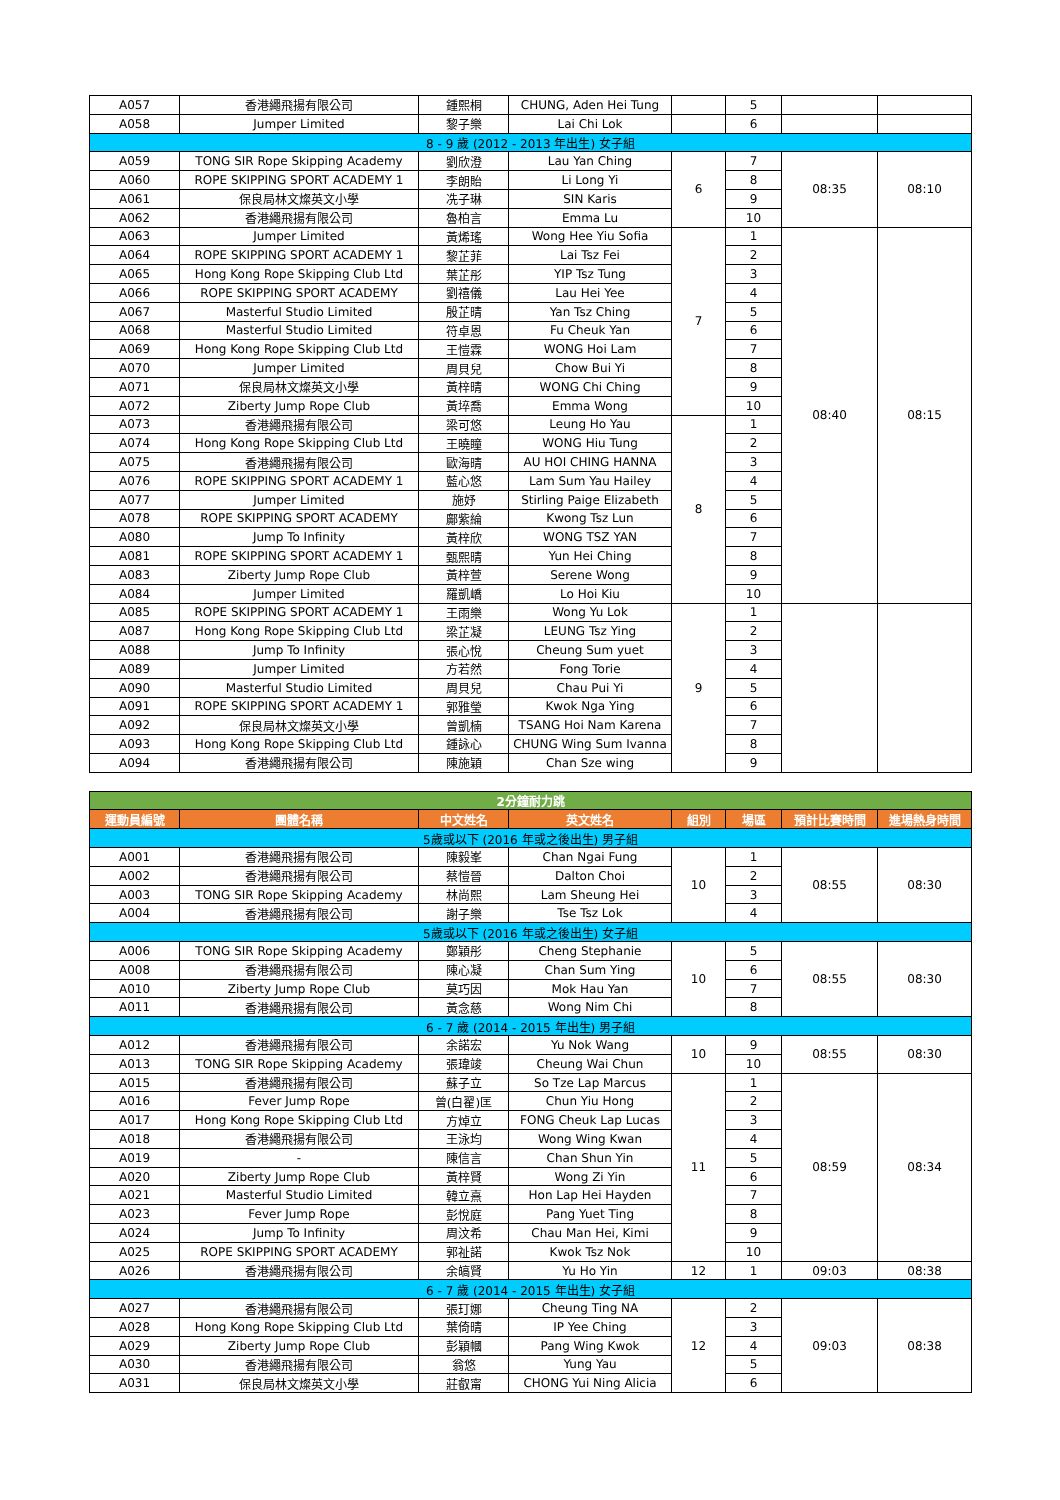| A057 | 香港繩飛揚有限公司 | 鍾熙桐 | CHUNG, Aden Hei Tung | | 5 | | |
| A058 | Jumper Limited | 黎子樂 | Lai Chi Lok | | 6 | | |
| 8 - 9 歲 (2012 - 2013 年出生) 女子組 | | | | | | | |
| A059 | TONG SIR Rope Skipping Academy | 劉欣澄 | Lau Yan Ching | 6 | 7 | 08:35 | 08:10 |
| A060 | ROPE SKIPPING SPORT ACADEMY 1 | 李朗貽 | Li Long Yi | | 8 | | |
| A061 | 保良局林文燦英文小學 | 冼子琳 | SIN Karis | | 9 | | |
| A062 | 香港繩飛揚有限公司 | 魯柏言 | Emma Lu | | 10 | | |
| A063 | Jumper Limited | 黃烯瑤 | Wong Hee Yiu Sofia | 7 | 1 | 08:40 | 08:15 |
| A064 | ROPE SKIPPING SPORT ACADEMY 1 | 黎芷菲 | Lai Tsz Fei | | 2 | | |
| A065 | Hong Kong Rope Skipping Club Ltd | 葉芷彤 | YIP Tsz Tung | | 3 | | |
| A066 | ROPE SKIPPING SPORT ACADEMY | 劉禧儀 | Lau Hei Yee | | 4 | | |
| A067 | Masterful Studio Limited | 殷芷晴 | Yan Tsz Ching | | 5 | | |
| A068 | Masterful Studio Limited | 符卓恩 | Fu Cheuk Yan | | 6 | | |
| A069 | Hong Kong Rope Skipping Club Ltd | 王愷霖 | WONG Hoi Lam | | 7 | | |
| A070 | Jumper Limited | 周貝兒 | Chow Bui Yi | | 8 | | |
| A071 | 保良局林文燦英文小學 | 黃梓晴 | WONG Chi Ching | | 9 | | |
| A072 | Ziberty Jump Rope Club | 黃埣喬 | Emma Wong | | 10 | | |
| A073 | 香港繩飛揚有限公司 | 梁可悠 | Leung Ho Yau | 8 | 1 | | |
| A074 | Hong Kong Rope Skipping Club Ltd | 王曉瞳 | WONG Hiu Tung | | 2 | | |
| A075 | 香港繩飛揚有限公司 | 歐海晴 | AU HOI CHING HANNA | | 3 | | |
| A076 | ROPE SKIPPING SPORT ACADEMY 1 | 藍心悠 | Lam Sum Yau Hailey | | 4 | | |
| A077 | Jumper Limited | 施妤 | Stirling Paige Elizabeth | | 5 | | |
| A078 | ROPE SKIPPING SPORT ACADEMY | 鄺紫綸 | Kwong Tsz Lun | | 6 | | |
| A080 | Jump To Infinity | 黃梓欣 | WONG TSZ YAN | | 7 | | |
| A081 | ROPE SKIPPING SPORT ACADEMY 1 | 甄熙晴 | Yun Hei Ching | | 8 | | |
| A083 | Ziberty Jump Rope Club | 黃梓萱 | Serene Wong | | 9 | | |
| A084 | Jumper Limited | 羅凱嶠 | Lo Hoi Kiu | | 10 | | |
| A085 | ROPE SKIPPING SPORT ACADEMY 1 | 王雨樂 | Wong Yu Lok | 9 | 1 | | |
| A087 | Hong Kong Rope Skipping Club Ltd | 梁芷凝 | LEUNG Tsz Ying | | 2 | | |
| A088 | Jump To Infinity | 張心悅 | Cheung Sum yuet | | 3 | | |
| A089 | Jumper Limited | 方若然 | Fong Torie | | 4 | | |
| A090 | Masterful Studio Limited | 周貝兒 | Chau Pui Yi | | 5 | | |
| A091 | ROPE SKIPPING SPORT ACADEMY 1 | 郭雅瑩 | Kwok Nga Ying | | 6 | | |
| A092 | 保良局林文燦英文小學 | 曾凱楠 | TSANG Hoi Nam Karena | | 7 | | |
| A093 | Hong Kong Rope Skipping Club Ltd | 鍾詠心 | CHUNG Wing Sum Ivanna | | 8 | | |
| A094 | 香港繩飛揚有限公司 | 陳施穎 | Chan Sze wing | | 9 | | |
| 2分鐘耐力跳 | | | | | | | |
| 運動員編號 | 團體名稱 | 中文姓名 | 英文姓名 | 組別 | 場區 | 預計比賽時間 | 進場熱身時間 |
| 5歲或以下 (2016 年或之後出生) 男子組 | | | | | | | |
| A001 | 香港繩飛揚有限公司 | 陳毅峯 | Chan Ngai Fung | 10 | 1 | 08:55 | 08:30 |
| A002 | 香港繩飛揚有限公司 | 蔡愷晉 | Dalton Choi | | 2 | | |
| A003 | TONG SIR Rope Skipping Academy | 林尚熙 | Lam Sheung Hei | | 3 | | |
| A004 | 香港繩飛揚有限公司 | 謝子樂 | Tse Tsz Lok | | 4 | | |
| 5歲或以下 (2016 年或之後出生) 女子組 | | | | | | | |
| A006 | TONG SIR Rope Skipping Academy | 鄭穎彤 | Cheng Stephanie | 10 | 5 | 08:55 | 08:30 |
| A008 | 香港繩飛揚有限公司 | 陳心凝 | Chan Sum Ying | | 6 | | |
| A010 | Ziberty Jump Rope Club | 莫巧因 | Mok Hau Yan | | 7 | | |
| A011 | 香港繩飛揚有限公司 | 黃念慈 | Wong Nim Chi | | 8 | | |
| 6 - 7 歲 (2014 - 2015 年出生) 男子組 | | | | | | | |
| A012 | 香港繩飛揚有限公司 | 余諾宏 | Yu Nok Wang | 10 | 9 | 08:55 | 08:30 |
| A013 | TONG SIR Rope Skipping Academy | 張瑋竣 | Cheung Wai Chun | | 10 | | |
| A015 | 香港繩飛揚有限公司 | 蘇子立 | So Tze Lap Marcus | 11 | 1 | 08:59 | 08:34 |
| A016 | Fever Jump Rope | 曾(白翟)匡 | Chun Yiu Hong | | 2 | | |
| A017 | Hong Kong Rope Skipping Club Ltd | 方焯立 | FONG Cheuk Lap Lucas | | 3 | | |
| A018 | 香港繩飛揚有限公司 | 王泳均 | Wong Wing Kwan | | 4 | | |
| A019 | - | 陳信言 | Chan Shun Yin | | 5 | | |
| A020 | Ziberty Jump Rope Club | 黃梓賢 | Wong Zi Yin | | 6 | | |
| A021 | Masterful Studio Limited | 韓立熹 | Hon Lap Hei Hayden | | 7 | | |
| A023 | Fever Jump Rope | 彭悅庭 | Pang Yuet Ting | | 8 | | |
| A024 | Jump To Infinity | 周汶希 | Chau Man Hei, Kimi | | 9 | | |
| A025 | ROPE SKIPPING SPORT ACADEMY | 郭祉諾 | Kwok Tsz Nok | | 10 | | |
| A026 | 香港繩飛揚有限公司 | 余皜賢 | Yu Ho Yin | 12 | 1 | 09:03 | 08:38 |
| 6 - 7 歲 (2014 - 2015 年出生) 女子組 | | | | | | | |
| A027 | 香港繩飛揚有限公司 | 張玎娜 | Cheung Ting NA | 12 | 2 | 09:03 | 08:38 |
| A028 | Hong Kong Rope Skipping Club Ltd | 葉倚晴 | IP Yee Ching | | 3 | | |
| A029 | Ziberty Jump Rope Club | 彭穎幗 | Pang Wing Kwok | | 4 | | |
| A030 | 香港繩飛揚有限公司 | 翁悠 | Yung Yau | | 5 | | |
| A031 | 保良局林文燦英文小學 | 莊叡甯 | CHONG Yui Ning Alicia | | 6 | | |